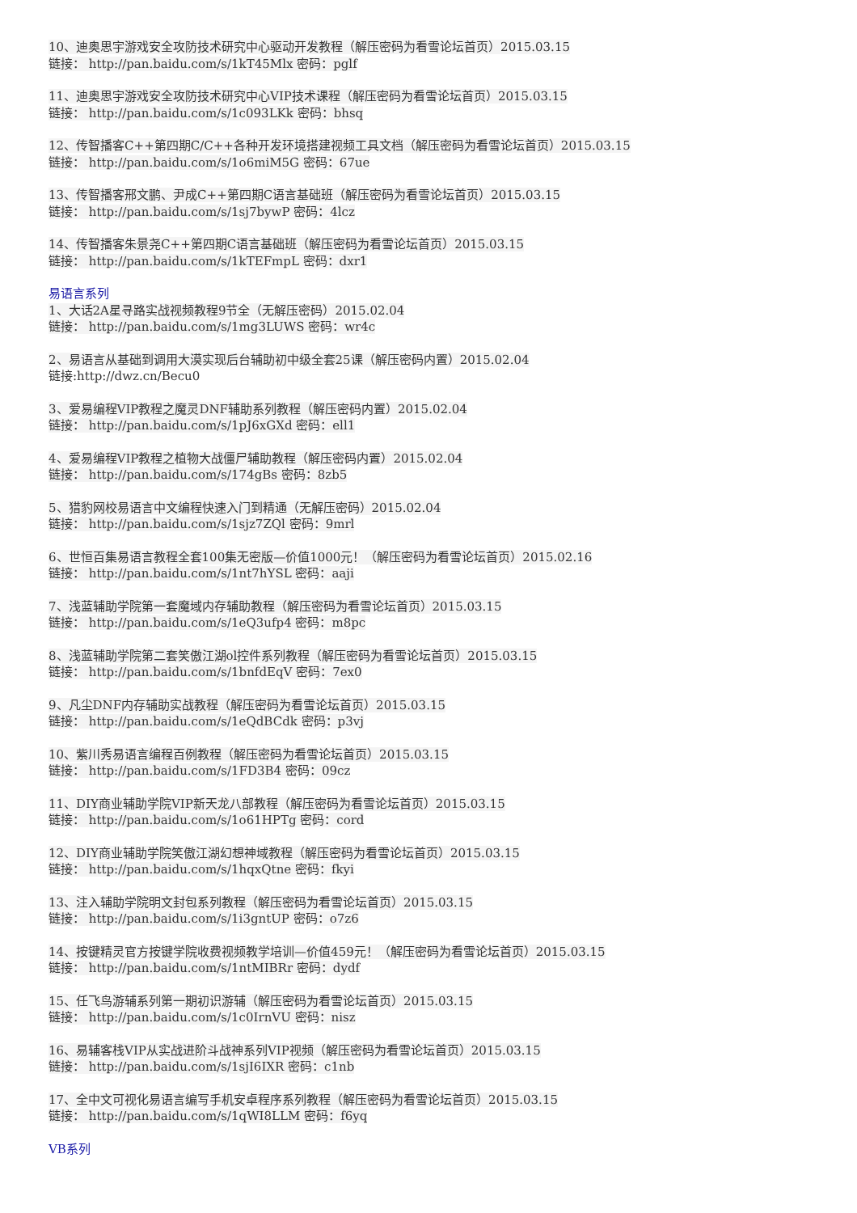10、迪奥思宇游戏安全攻防技术研究中心驱动开发教程（解压密码为看雪论坛首页）2015.03.15
链接： http://pan.baidu.com/s/1kT45Mlx 密码：pglf
11、迪奥思宇游戏安全攻防技术研究中心VIP技术课程（解压密码为看雪论坛首页）2015.03.15
链接： http://pan.baidu.com/s/1c093LKk 密码：bhsq
12、传智播客C++第四期C/C++各种开发环境搭建视频工具文档（解压密码为看雪论坛首页）2015.03.15
链接： http://pan.baidu.com/s/1o6miM5G 密码：67ue
13、传智播客邢文鹏、尹成C++第四期C语言基础班（解压密码为看雪论坛首页）2015.03.15
链接： http://pan.baidu.com/s/1sj7bywP 密码：4lcz
14、传智播客朱景尧C++第四期C语言基础班（解压密码为看雪论坛首页）2015.03.15
链接： http://pan.baidu.com/s/1kTEFmpL 密码：dxr1
易语言系列
1、大话2A星寻路实战视频教程9节全（无解压密码）2015.02.04
链接： http://pan.baidu.com/s/1mg3LUWS 密码：wr4c
2、易语言从基础到调用大漠实现后台辅助初中级全套25课（解压密码内置）2015.02.04
链接:http://dwz.cn/Becu0
3、爱易编程VIP教程之魔灵DNF辅助系列教程（解压密码内置）2015.02.04
链接： http://pan.baidu.com/s/1pJ6xGXd 密码：ell1
4、爱易编程VIP教程之植物大战僵尸辅助教程（解压密码内置）2015.02.04
链接： http://pan.baidu.com/s/174gBs 密码：8zb5
5、猎豹网校易语言中文编程快速入门到精通（无解压密码）2015.02.04
链接： http://pan.baidu.com/s/1sjz7ZQl 密码：9mrl
6、世恒百集易语言教程全套100集无密版—价值1000元！（解压密码为看雪论坛首页）2015.02.16
链接： http://pan.baidu.com/s/1nt7hYSL 密码：aaji
7、浅蓝辅助学院第一套魔域内存辅助教程（解压密码为看雪论坛首页）2015.03.15
链接： http://pan.baidu.com/s/1eQ3ufp4 密码：m8pc
8、浅蓝辅助学院第二套笑傲江湖ol控件系列教程（解压密码为看雪论坛首页）2015.03.15
链接： http://pan.baidu.com/s/1bnfdEqV 密码：7ex0
9、凡尘DNF内存辅助实战教程（解压密码为看雪论坛首页）2015.03.15
链接： http://pan.baidu.com/s/1eQdBCdk 密码：p3vj
10、紫川秀易语言编程百例教程（解压密码为看雪论坛首页）2015.03.15
链接： http://pan.baidu.com/s/1FD3B4 密码：09cz
11、DIY商业辅助学院VIP新天龙八部教程（解压密码为看雪论坛首页）2015.03.15
链接： http://pan.baidu.com/s/1o61HPTg 密码：cord
12、DIY商业辅助学院笑傲江湖幻想神域教程（解压密码为看雪论坛首页）2015.03.15
链接： http://pan.baidu.com/s/1hqxQtne 密码：fkyi
13、注入辅助学院明文封包系列教程（解压密码为看雪论坛首页）2015.03.15
链接： http://pan.baidu.com/s/1i3gntUP 密码：o7z6
14、按键精灵官方按键学院收费视频教学培训—价值459元！（解压密码为看雪论坛首页）2015.03.15
链接： http://pan.baidu.com/s/1ntMIBRr 密码：dydf
15、任飞鸟游辅系列第一期初识游辅（解压密码为看雪论坛首页）2015.03.15
链接： http://pan.baidu.com/s/1c0IrnVU 密码：nisz
16、易辅客栈VIP从实战进阶斗战神系列VIP视频（解压密码为看雪论坛首页）2015.03.15
链接： http://pan.baidu.com/s/1sjI6IXR 密码：c1nb
17、全中文可视化易语言编写手机安卓程序系列教程（解压密码为看雪论坛首页）2015.03.15
链接： http://pan.baidu.com/s/1qWI8LLM 密码：f6yq
VB系列